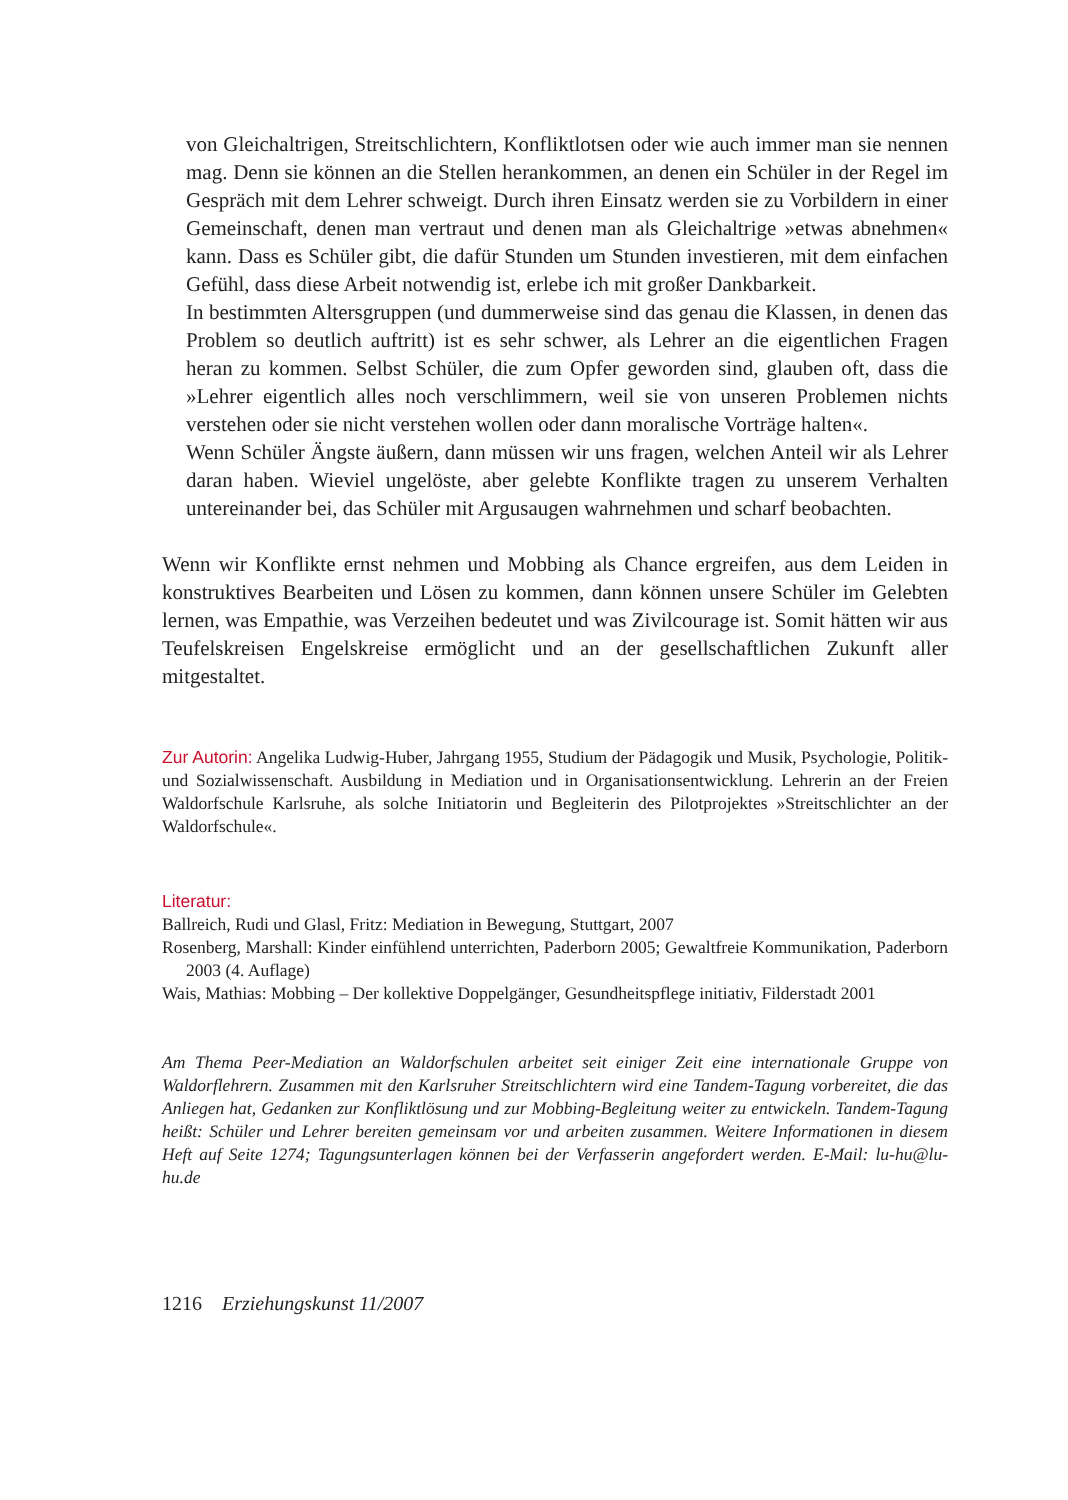von Gleichaltrigen, Streitschlichtern, Konfliktlotsen oder wie auch immer man sie nennen mag. Denn sie können an die Stellen herankommen, an denen ein Schüler in der Regel im Gespräch mit dem Lehrer schweigt. Durch ihren Einsatz werden sie zu Vorbildern in einer Gemeinschaft, denen man vertraut und denen man als Gleichaltrige »etwas abnehmen« kann. Dass es Schüler gibt, die dafür Stunden um Stunden investieren, mit dem einfachen Gefühl, dass diese Arbeit notwendig ist, erlebe ich mit großer Dankbarkeit.
In bestimmten Altersgruppen (und dummerweise sind das genau die Klassen, in denen das Problem so deutlich auftritt) ist es sehr schwer, als Lehrer an die eigentlichen Fragen heran zu kommen. Selbst Schüler, die zum Opfer geworden sind, glauben oft, dass die »Lehrer eigentlich alles noch verschlimmern, weil sie von unseren Problemen nichts verstehen oder sie nicht verstehen wollen oder dann moralische Vorträge halten«.
Wenn Schüler Ängste äußern, dann müssen wir uns fragen, welchen Anteil wir als Lehrer daran haben. Wieviel ungelöste, aber gelebte Konflikte tragen zu unserem Verhalten untereinander bei, das Schüler mit Argusaugen wahrnehmen und scharf beobachten.
Wenn wir Konflikte ernst nehmen und Mobbing als Chance ergreifen, aus dem Leiden in konstruktives Bearbeiten und Lösen zu kommen, dann können unsere Schüler im Gelebten lernen, was Empathie, was Verzeihen bedeutet und was Zivilcourage ist. Somit hätten wir aus Teufelskreisen Engelskreise ermöglicht und an der gesellschaftlichen Zukunft aller mitgestaltet.
Zur Autorin: Angelika Ludwig-Huber, Jahrgang 1955, Studium der Pädagogik und Musik, Psychologie, Politik- und Sozialwissenschaft. Ausbildung in Mediation und in Organisationsentwicklung. Lehrerin an der Freien Waldorfschule Karlsruhe, als solche Initiatorin und Begleiterin des Pilotprojektes »Streitschlichter an der Waldorfschule«.
Literatur:
Ballreich, Rudi und Glasl, Fritz: Mediation in Bewegung, Stuttgart, 2007
Rosenberg, Marshall: Kinder einfühlend unterrichten, Paderborn 2005; Gewaltfreie Kommunikation, Paderborn 2003 (4. Auflage)
Wais, Mathias: Mobbing – Der kollektive Doppelgänger, Gesundheitspflege initiativ, Filderstadt 2001
Am Thema Peer-Mediation an Waldorfschulen arbeitet seit einiger Zeit eine internationale Gruppe von Waldorflehrern. Zusammen mit den Karlsruher Streitschlichtern wird eine Tandem-Tagung vorbereitet, die das Anliegen hat, Gedanken zur Konfliktlösung und zur Mobbing-Begleitung weiter zu entwickeln. Tandem-Tagung heißt: Schüler und Lehrer bereiten gemeinsam vor und arbeiten zusammen. Weitere Informationen in diesem Heft auf Seite 1274; Tagungsunterlagen können bei der Verfasserin angefordert werden. E-Mail: lu-hu@lu-hu.de
1216 Erziehungskunst 11/2007